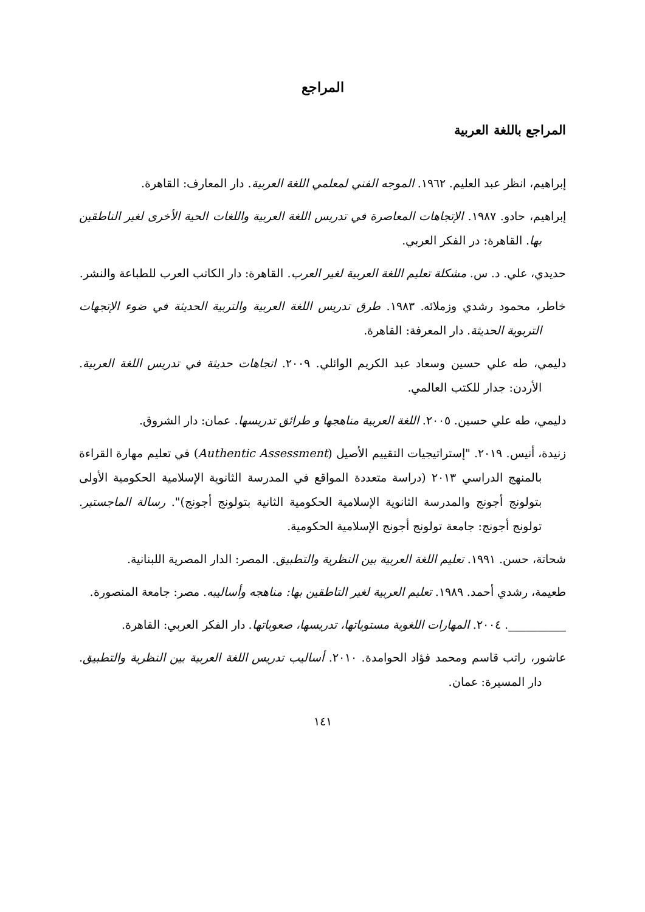المراجع
المراجع باللغة العربية
إبراهيم، انظر عبد العليم. ١٩٦٢. الموجه الفني لمعلمي اللغة العربية. دار المعارف: القاهرة.
إبراهيم، حادو. ١٩٨٧. الإتجاهات المعاصرة في تدريس اللغة العربية واللغات الحية الأخرى لغير الناطقين بها. القاهرة: در الفكر العربي.
حديدي، علي. د. س. مشكلة تعليم اللغة العربية لغير العرب. القاهرة: دار الكاتب العرب للطباعة والنشر.
خاطر، محمود رشدي وزملائه. ١٩٨٣. طرق تدريس اللغة العربية والتربية الحديثة في ضوء الإتجهات التربوية الحديثة. دار المعرفة: القاهرة.
دليمي، طه علي حسين وسعاد عبد الكريم الوائلي. ٢٠٠٩. اتجاهات حديثة في تدريس اللغة العربية. الأردن: جدار للكتب العالمي.
دليمي، طه علي حسين. ٢٠٠٥. اللغة العربية مناهجها و طرائق تدريسها. عمان: دار الشروق.
زنيدة، أنيس. ٢٠١٩. "إستراتيجيات التقييم الأصيل (Authentic Assessment) في تعليم مهارة القراءة بالمنهج الدراسي ٢٠١٣ (دراسة متعددة المواقع في المدرسة الثانوية الإسلامية الحكومية الأولى بتولونج أجونج والمدرسة الثانوية الإسلامية الحكومية الثانية بتولونج أجونج)". رسالة الماجستير. تولونج أجونج: جامعة تولونج أجونج الإسلامية الحكومية.
شحاتة، حسن. ١٩٩١. تعليم اللغة العربية بين النظرية والتطبيق. المصر: الدار المصرية اللبنانية.
طعيمة، رشدي أحمد. ١٩٨٩. تعليم العربية لغير التاطقين بها: مناهجه وأساليبه. مصر: جامعة المنصورة.
__________. ٢٠٠٤. المهارات اللغوية مستوياتها، تدريسها، صعوباتها. دار الفكر العربي: القاهرة.
عاشور، راتب قاسم ومحمد فؤاد الحوامدة. ٢٠١٠. أساليب تدريس اللغة العربية بين النظرية والتطبيق. دار المسيرة: عمان.
١٤١